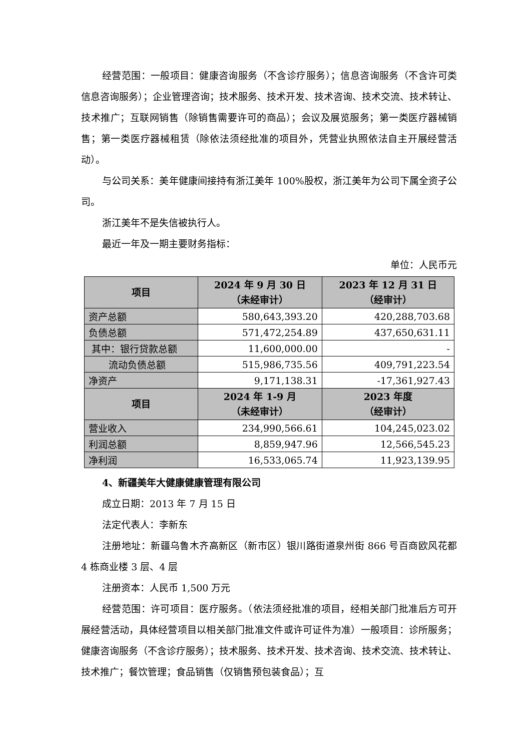经营范围：一般项目：健康咨询服务（不含诊疗服务）；信息咨询服务（不含许可类信息咨询服务）；企业管理咨询；技术服务、技术开发、技术咨询、技术交流、技术转让、技术推广；互联网销售（除销售需要许可的商品）；会议及展览服务；第一类医疗器械销售；第一类医疗器械租赁（除依法须经批准的项目外，凭营业执照依法自主开展经营活动）。
与公司关系：美年健康间接持有浙江美年 100%股权，浙江美年为公司下属全资子公司。
浙江美年不是失信被执行人。
最近一年及一期主要财务指标：
单位：人民币元
| 项目 | 2024 年 9 月 30 日 （未经审计） | 2023 年 12 月 31 日 （经审计） |
| --- | --- | --- |
| 资产总额 | 580,643,393.20 | 420,288,703.68 |
| 负债总额 | 571,472,254.89 | 437,650,631.11 |
| 其中：银行贷款总额 | 11,600,000.00 | - |
| 流动负债总额 | 515,986,735.56 | 409,791,223.54 |
| 净资产 | 9,171,138.31 | -17,361,927.43 |
| 项目 | 2024 年 1-9 月 （未经审计） | 2023 年度 （经审计） |
| 营业收入 | 234,990,566.61 | 104,245,023.02 |
| 利润总额 | 8,859,947.96 | 12,566,545.23 |
| 净利润 | 16,533,065.74 | 11,923,139.95 |
4、新疆美年大健康健康管理有限公司
成立日期：2013 年 7 月 15 日
法定代表人：李新东
注册地址：新疆乌鲁木齐高新区（新市区）银川路街道泉州街 866 号百商欧风花都 4 栋商业楼 3 层、4 层
注册资本：人民币 1,500 万元
经营范围：许可项目：医疗服务。（依法须经批准的项目，经相关部门批准后方可开展经营活动，具体经营项目以相关部门批准文件或许可证件为准）一般项目：诊所服务；健康咨询服务（不含诊疗服务）；技术服务、技术开发、技术咨询、技术交流、技术转让、技术推广；餐饮管理；食品销售（仅销售预包装食品）；互